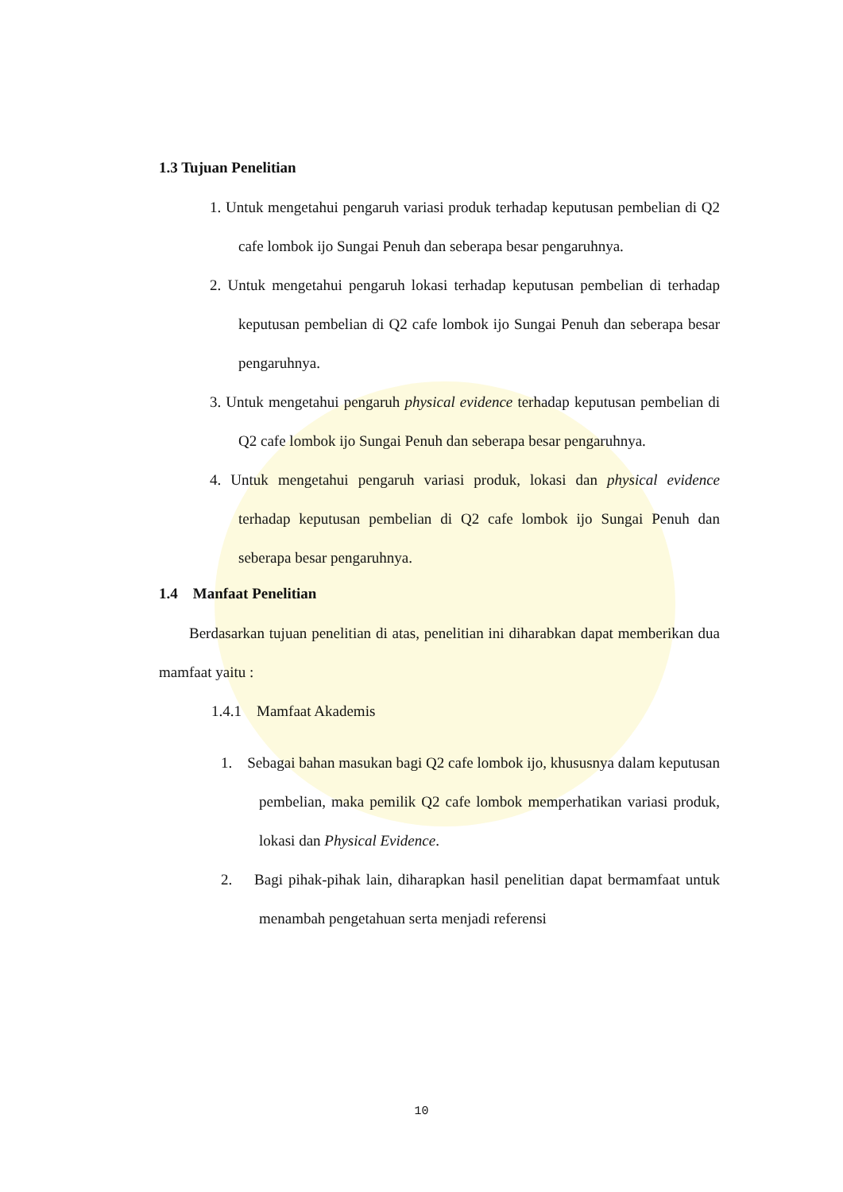1.3 Tujuan Penelitian
1. Untuk mengetahui pengaruh variasi produk terhadap keputusan pembelian di Q2 cafe lombok ijo Sungai Penuh dan seberapa besar pengaruhnya.
2. Untuk mengetahui pengaruh lokasi terhadap keputusan pembelian di terhadap keputusan pembelian di Q2 cafe lombok ijo Sungai Penuh dan seberapa besar pengaruhnya.
3. Untuk mengetahui pengaruh physical evidence terhadap keputusan pembelian di Q2 cafe lombok ijo Sungai Penuh dan seberapa besar pengaruhnya.
4. Untuk mengetahui pengaruh variasi produk, lokasi dan physical evidence terhadap keputusan pembelian di Q2 cafe lombok ijo Sungai Penuh dan seberapa besar pengaruhnya.
1.4 Manfaat Penelitian
Berdasarkan tujuan penelitian di atas, penelitian ini diharabkan dapat memberikan dua mamfaat yaitu :
1.4.1 Mamfaat Akademis
1. Sebagai bahan masukan bagi Q2 cafe lombok ijo, khususnya dalam keputusan pembelian, maka pemilik Q2 cafe lombok memperhatikan variasi produk, lokasi dan Physical Evidence.
2. Bagi pihak-pihak lain, diharapkan hasil penelitian dapat bermamfaat untuk menambah pengetahuan serta menjadi referensi
10